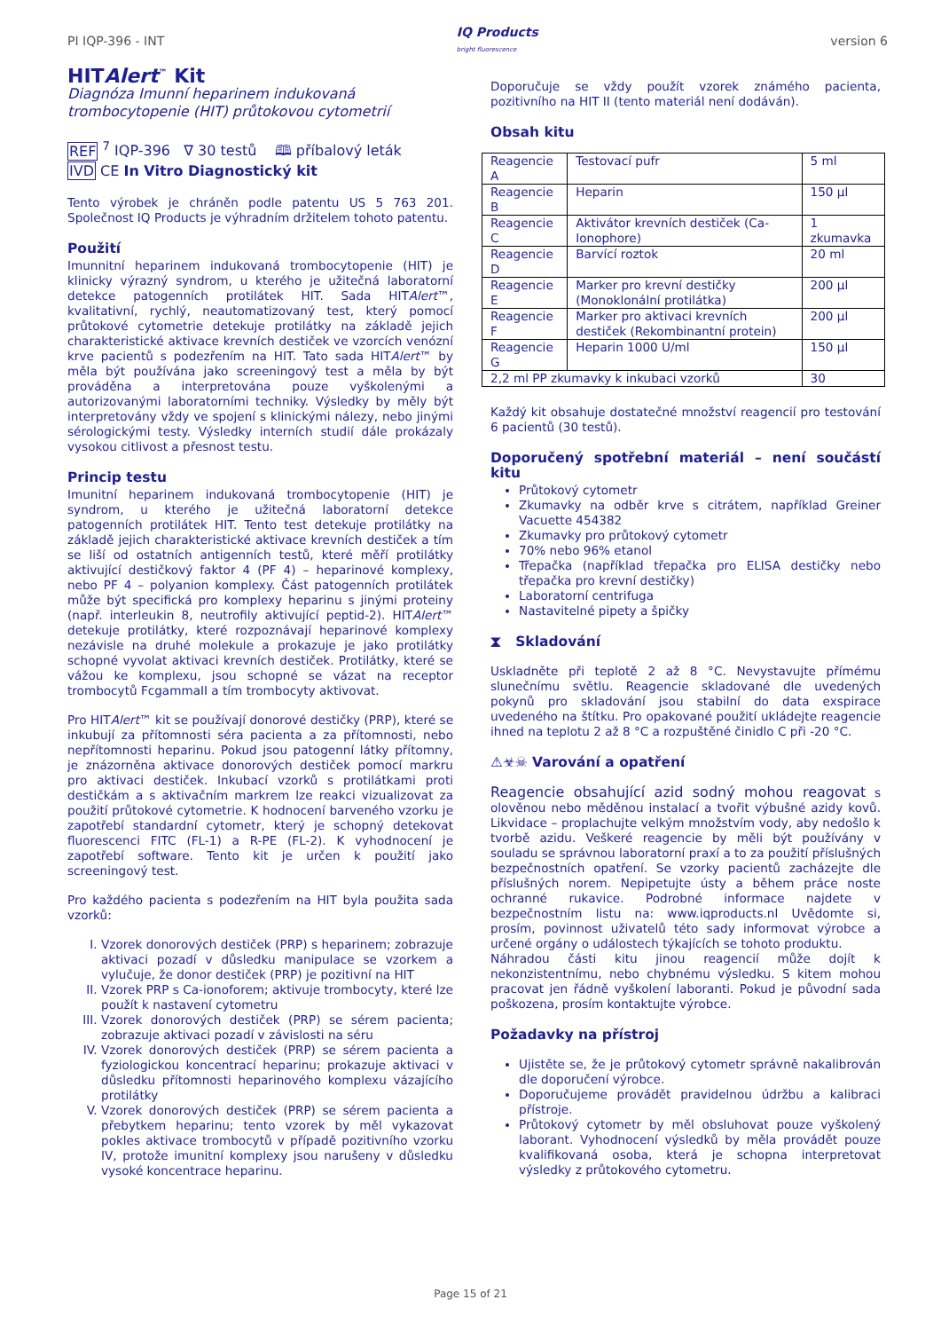PI IQP-396 - INT IQ Products
bright fluorescence version 6
HITAlert<sup>™</sup> Kit
Diagnóza Imunní heparinem indukovaná trombocytopenie (HIT) průtokovou cytometrií
REF <sup>7</sup> IQP-396 ∇ 30 testů 🕮 příbalový leták
IVD CE In Vitro Diagnostický kit
Tento výrobek je chráněn podle patentu US 5 763 201. Společnost IQ Products je výhradním držitelem tohoto patentu.
Použití
Imunnitní heparinem indukovaná trombocytopenie (HIT) je klinicky výrazný syndrom, u kterého je užitečná laboratorní detekce patogenních protilátek HIT. Sada HITAlert™, kvalitativní, rychlý, neautomatizovaný test, který pomocí průtokové cytometrie detekuje protilátky na základě jejich charakteristické aktivace krevních destiček ve vzorcích venózní krve pacientů s podezřením na HIT. Tato sada HITAlert™ by měla být používána jako screeningový test a měla by být prováděna a interpretována pouze vyškolenými a autorizovanými laboratorními techniky. Výsledky by měly být interpretovány vždy ve spojení s klinickými nálezy, nebo jinými sérologickými testy. Výsledky interních studií dále prokázaly vysokou citlivost a přesnost testu.
Princip testu
Imunitní heparinem indukovaná trombocytopenie (HIT) je syndrom, u kterého je užitečná laboratorní detekce patogenních protilátek HIT. Tento test detekuje protilátky na základě jejich charakteristické aktivace krevních destiček a tím se liší od ostatních antigenních testů, které měří protilátky aktivující destičkový faktor 4 (PF 4) – heparinové komplexy, nebo PF 4 – polyanion komplexy. Část patogenních protilátek může být specifická pro komplexy heparinu s jinými proteiny (např. interleukin 8, neutrofily aktivující peptid-2). HITAlert™ detekuje protilátky, které rozpoznávají heparinové komplexy nezávisle na druhé molekule a prokazuje je jako protilátky schopné vyvolat aktivaci krevních destiček. Protilátky, které se vážou ke komplexu, jsou schopné se vázat na receptor trombocytů FcgammaII a tím trombocyty aktivovat.
Pro HITAlert™ kit se používají donorové destičky (PRP), které se inkubují za přítomnosti séra pacienta a za přítomnosti, nebo nepřítomnosti heparinu. Pokud jsou patogenní látky přítomny, je znázorněna aktivace donorových destiček pomocí markru pro aktivaci destiček. Inkubací vzorků s protilátkami proti destičkám a s aktivačním markrem lze reakci vizualizovat za použití průtokové cytometrie. K hodnocení barveného vzorku je zapotřebí standardní cytometr, který je schopný detekovat fluorescenci FITC (FL-1) a R-PE (FL-2). K vyhodnocení je zapotřebí software. Tento kit je určen k použití jako screeningový test.
Pro každého pacienta s podezřením na HIT byla použita sada vzorků:
I. Vzorek donorových destiček (PRP) s heparinem; zobrazuje aktivaci pozadí v důsledku manipulace se vzorkem a vylučuje, že donor destiček (PRP) je pozitivní na HIT
II. Vzorek PRP s Ca-ionoforem; aktivuje trombocyty, které lze použít k nastavení cytometru
III. Vzorek donorových destiček (PRP) se sérem pacienta; zobrazuje aktivaci pozadí v závislosti na séru
IV. Vzorek donorových destiček (PRP) se sérem pacienta a fyziologickou koncentrací heparinu; prokazuje aktivaci v důsledku přítomnosti heparinového komplexu vázajícího protilátky
V. Vzorek donorových destiček (PRP) se sérem pacienta a přebytkem heparinu; tento vzorek by měl vykazovat pokles aktivace trombocytů v případě pozitivního vzorku IV, protože imunitní komplexy jsou narušeny v důsledku vysoké koncentrace heparinu.
Doporučuje se vždy použít vzorek známého pacienta, pozitivního na HIT II (tento materiál není dodáván).
Obsah kitu
| Reagencie A | Testovací pufr | 5 ml |
| Reagencie B | Heparin | 150 µl |
| Reagencie C | Aktivátor krevních destiček (Ca-Ionophore) | 1 zkumavka |
| Reagencie D | Barvící roztok | 20 ml |
| Reagencie E | Marker pro krevní destičky (Monoklonální protilátka) | 200 µl |
| Reagencie F | Marker pro aktivaci krevních destiček (Rekombinantní protein) | 200 µl |
| Reagencie G | Heparin 1000 U/ml | 150 µl |
| 2,2 ml PP zkumavky k inkubaci vzorků | | 30 |
Každý kit obsahuje dostatečné množství reagencií pro testování 6 pacientů (30 testů).
Doporučený spotřební materiál – není součástí kitu
Průtokový cytometr
Zkumavky na odběr krve s citrátem, například Greiner Vacuette 454382
Zkumavky pro průtokový cytometr
70% nebo 96% etanol
Třepačka (například třepačka pro ELISA destičky nebo třepačka pro krevní destičky)
Laboratorní centrifuga
Nastavitelné pipety a špičky
⧗ Skladování
Uskladněte při teplotě 2 až 8 °C. Nevystavujte přímému slunečnímu světlu. Reagencie skladované dle uvedených pokynů pro skladování jsou stabilní do data exspirace uvedeného na štítku. Pro opakované použití ukládejte reagencie ihned na teplotu 2 až 8 °C a rozpuštěné činidlo C při -20 °C.
⚠☣☠ Varování a opatření
Reagencie obsahující azid sodný mohou reagovat s olověnou nebo měděnou instalací a tvořit výbušné azidy kovů. Likvidace – proplachujte velkým množstvím vody, aby nedošlo k tvorbě azidu. Veškeré reagencie by měli být používány v souladu se správnou laboratorní praxí a to za použití příslušných bezpečnostních opatření. Se vzorky pacientů zacházejte dle příslušných norem. Nepipetujte ústy a během práce noste ochranné rukavice. Podrobné informace najdete v bezpečnostním listu na: www.iqproducts.nl Uvědomte si, prosím, povinnost uživatelů této sady informovat výrobce a určené orgány o událostech týkajících se tohoto produktu.
Náhradou části kitu jinou reagencií může dojít k nekonzistentnímu, nebo chybnému výsledku. S kitem mohou pracovat jen řádně vyškolení laboranti. Pokud je původní sada poškozena, prosím kontaktujte výrobce.
Požadavky na přístroj
Ujistěte se, že je průtokový cytometr správně nakalibrován dle doporučení výrobce.
Doporučujeme provádět pravidelnou údržbu a kalibraci přístroje.
Průtokový cytometr by měl obsluhovat pouze vyškolený laborant. Vyhodnocení výsledků by měla provádět pouze kvalifikovaná osoba, která je schopna interpretovat výsledky z průtokového cytometru.
Page 15 of 21